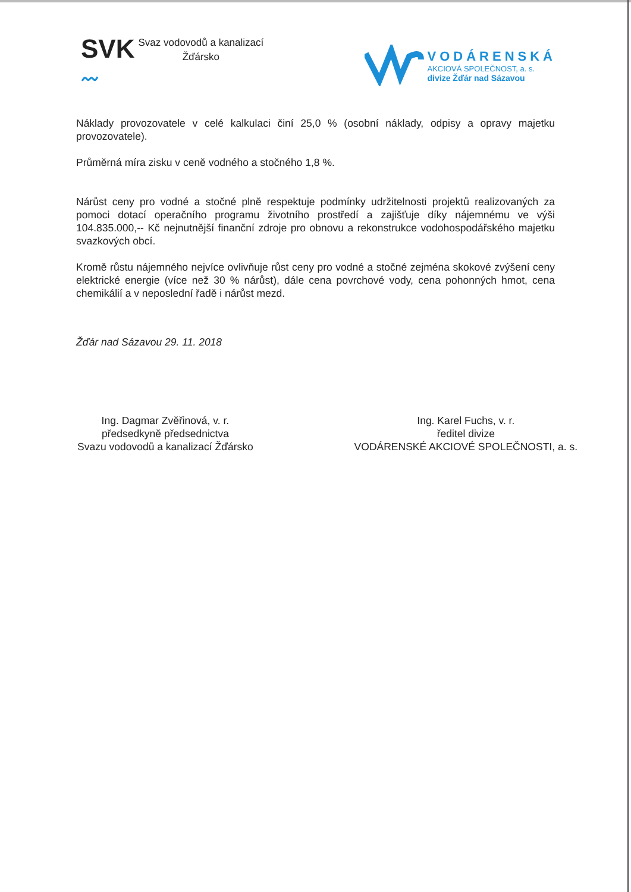SVK
〰
Svaz vodovodů a kanalizací
Žďársko
VODÁRENSKÁ
AKCIOVÁ SPOLEČNOST, a. s.
divize Žďár nad Sázavou
Náklady provozovatele v celé kalkulaci činí 25,0 % (osobní náklady, odpisy a opravy majetku provozovatele).
Průměrná míra zisku v ceně vodného a stočného 1,8 %.
Nárůst ceny pro vodné a stočné plně respektuje podmínky udržitelnosti projektů realizovaných za pomoci dotací operačního programu životního prostředí a zajišťuje díky nájemnému ve výši 104.835.000,-- Kč nejnutnější finanční zdroje pro obnovu a rekonstrukce vodohospodářského majetku svazkových obcí.
Kromě růstu nájemného nejvíce ovlivňuje růst ceny pro vodné a stočné zejména skokové zvýšení ceny elektrické energie (více než 30 % nárůst), dále cena povrchové vody, cena pohonných hmot, cena chemikálií a v neposlední řadě i nárůst mezd.
Žďár nad Sázavou 29. 11. 2018
Ing. Dagmar Zvěřinová, v. r.
předsedkyně předsednictva
Svazu vodovodů a kanalizací Žďársko
Ing. Karel Fuchs, v. r.
ředitel divize
VODÁRENSKÉ AKCIOVÉ SPOLEČNOSTI, a. s.